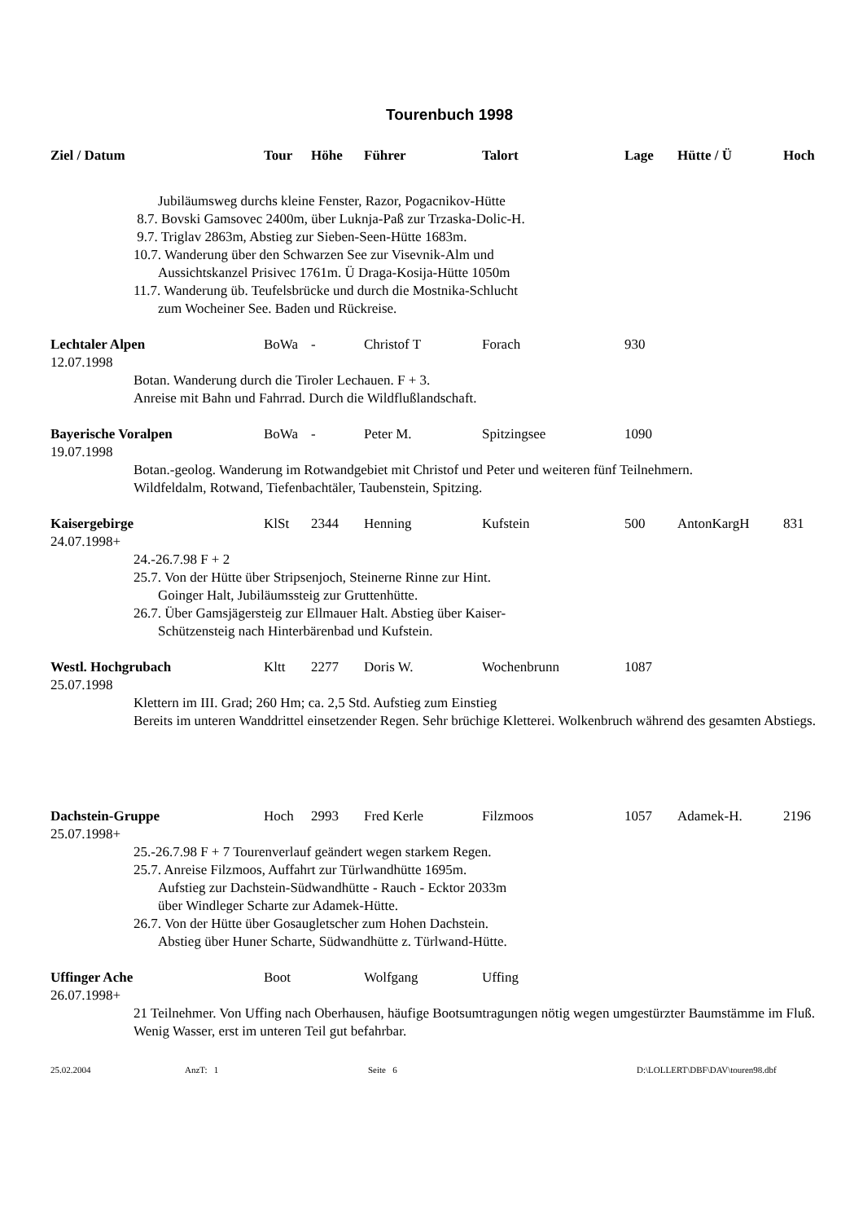Tourenbuch 1998
| Ziel / Datum | Tour | Höhe | Führer | Talort | Lage | Hütte / Ü | Hoch |
| --- | --- | --- | --- | --- | --- | --- | --- |
| Jubiläumsweg durchs kleine Fenster, Razor, Pogacnikov-Hütte 8.7. Bovski Gamsovec 2400m, über Luknja-Paß zur Trzaska-Dolic-H. 9.7. Triglav 2863m, Abstieg zur Sieben-Seen-Hütte 1683m. 10.7. Wanderung über den Schwarzen See zur Visevnik-Alm und Aussichtskanzel Prisivec 1761m. Ü Draga-Kosija-Hütte 1050m 11.7. Wanderung üb. Teufelsbrücke und durch die Mostnika-Schlucht zum Wocheiner See. Baden und Rückreise. | | | | | | | |
| Lechtaler Alpen 12.07.1998 | BoWa | - | Christof T | Forach | 930 | | |
| Botan. Wanderung durch die Tiroler Lechauen. F + 3. Anreise mit Bahn und Fahrrad. Durch die Wildflußlandschaft. | | | | | | | |
| Bayerische Voralpen 19.07.1998 | BoWa | - | Peter M. | Spitzingsee | 1090 | | |
| Botan.-geolog. Wanderung im Rotwandgebiet mit Christof und Peter und weiteren fünf Teilnehmern. Wildfeldalm, Rotwand, Tiefenbachtäler, Taubenstein, Spitzing. | | | | | | | |
| Kaisergebirge 24.07.1998+ | KlSt | 2344 | Henning | Kufstein | 500 | AntonKargH | 831 |
| 24.-26.7.98 F + 2 25.7. Von der Hütte über Stripsenjoch, Steinerne Rinne zur Hint. Goinger Halt, Jubiläumssteig zur Gruttenhütte. 26.7. Über Gamsjägersteig zur Ellmauer Halt. Abstieg über Kaiser- Schützensteig nach Hinterbärenbad und Kufstein. | | | | | | | |
| Westl. Hochgrubach 25.07.1998 | Kltt | 2277 | Doris W. | Wochenbrunn | 1087 | | |
| Klettern im III. Grad; 260 Hm; ca. 2,5 Std. Aufstieg zum Einstieg Bereits im unteren Wanddrittel einsetzender Regen. Sehr brüchige Kletterei. Wolkenbruch während des gesamten Abstiegs. | | | | | | | |
| Dachstein-Gruppe 25.07.1998+ | Hoch | 2993 | Fred Kerle | Filzmoos | 1057 | Adamek-H. | 2196 |
| 25.-26.7.98 F + 7 Tourenverlauf geändert wegen starkem Regen. 25.7. Anreise Filzmoos, Auffahrt zur Türlwandhütte 1695m. Aufstieg zur Dachstein-Südwandhütte - Rauch - Ecktor 2033m über Windleger Scharte zur Adamek-Hütte. 26.7. Von der Hütte über Gosaugletscher zum Hohen Dachstein. Abstieg über Huner Scharte, Südwandhütte z. Türlwand-Hütte. | | | | | | | |
| Uffinger Ache 26.07.1998+ | Boot | | Wolfgang | Uffing | | | |
| 21 Teilnehmer. Von Uffing nach Oberhausen, häufige Bootsumtragungen nötig wegen umgestürzter Baumstämme im Fluß. Wenig Wasser, erst im unteren Teil gut befahrbar. | | | | | | | |
25.02.2004 AnzT: 1 Seite 6 D:\LOLLERT\DBF\DAV\touren98.dbf